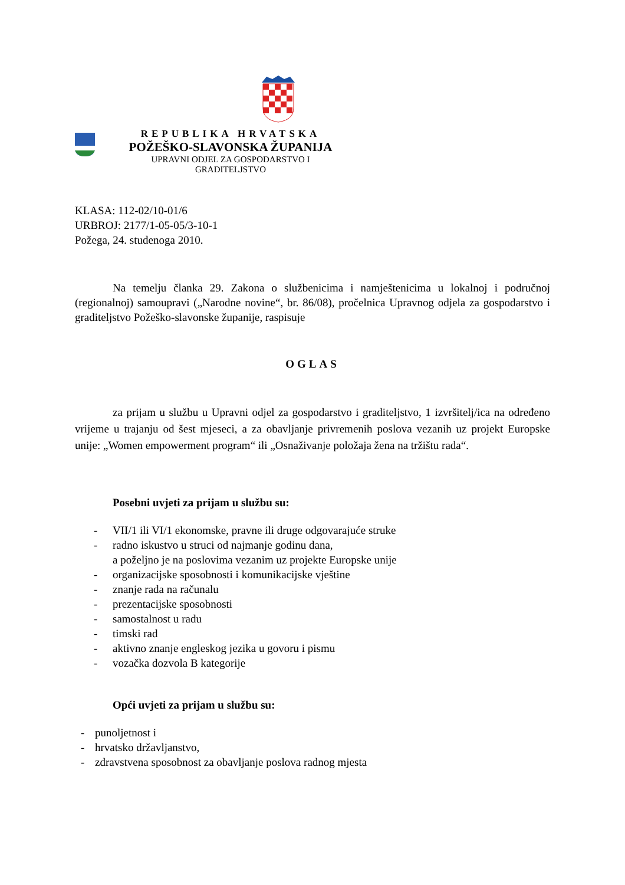REPUBLIKA HRVATSKA
POŽEŠKO-SLAVONSKA ŽUPANIJA
UPRAVNI ODJEL ZA GOSPODARSTVO I
GRADITELJSTVO
KLASA: 112-02/10-01/6
URBROJ: 2177/1-05-05/3-10-1
Požega, 24. studenoga 2010.
Na temelju članka 29. Zakona o službenicima i namještenicima u lokalnoj i područnoj (regionalnoj) samoupravi („Narodne novine“, br. 86/08), pročelnica Upravnog odjela za gospodarstvo i graditeljstvo Požeško-slavonske županije, raspisuje
OGLAS
za prijam u službu u Upravni odjel za gospodarstvo i graditeljstvo, 1 izvršitelj/ica na određeno vrijeme u trajanju od šest mjeseci, a za obavljanje privremenih poslova vezanih uz projekt Europske unije: „Women empowerment program“ ili „Osnaživanje položaja žena na tržištu rada“.
Posebni uvjeti za prijam u službu su:
- VII/1 ili VI/1 ekonomske, pravne ili druge odgovarajuće struke
- radno iskustvo u struci od najmanje godinu dana,
a poželjno je na poslovima vezanim uz projekte Europske unije
- organizacijske sposobnosti i komunikacijske vještine
- znanje rada na računalu
- prezentacijske sposobnosti
- samostalnost u radu
- timski rad
- aktivno znanje engleskog jezika u govoru i pismu
- vozačka dozvola B kategorije
Opći uvjeti za prijam u službu su:
- punoljetnost i
- hrvatsko državljanstvo,
- zdravstvena sposobnost za obavljanje poslova radnog mjesta